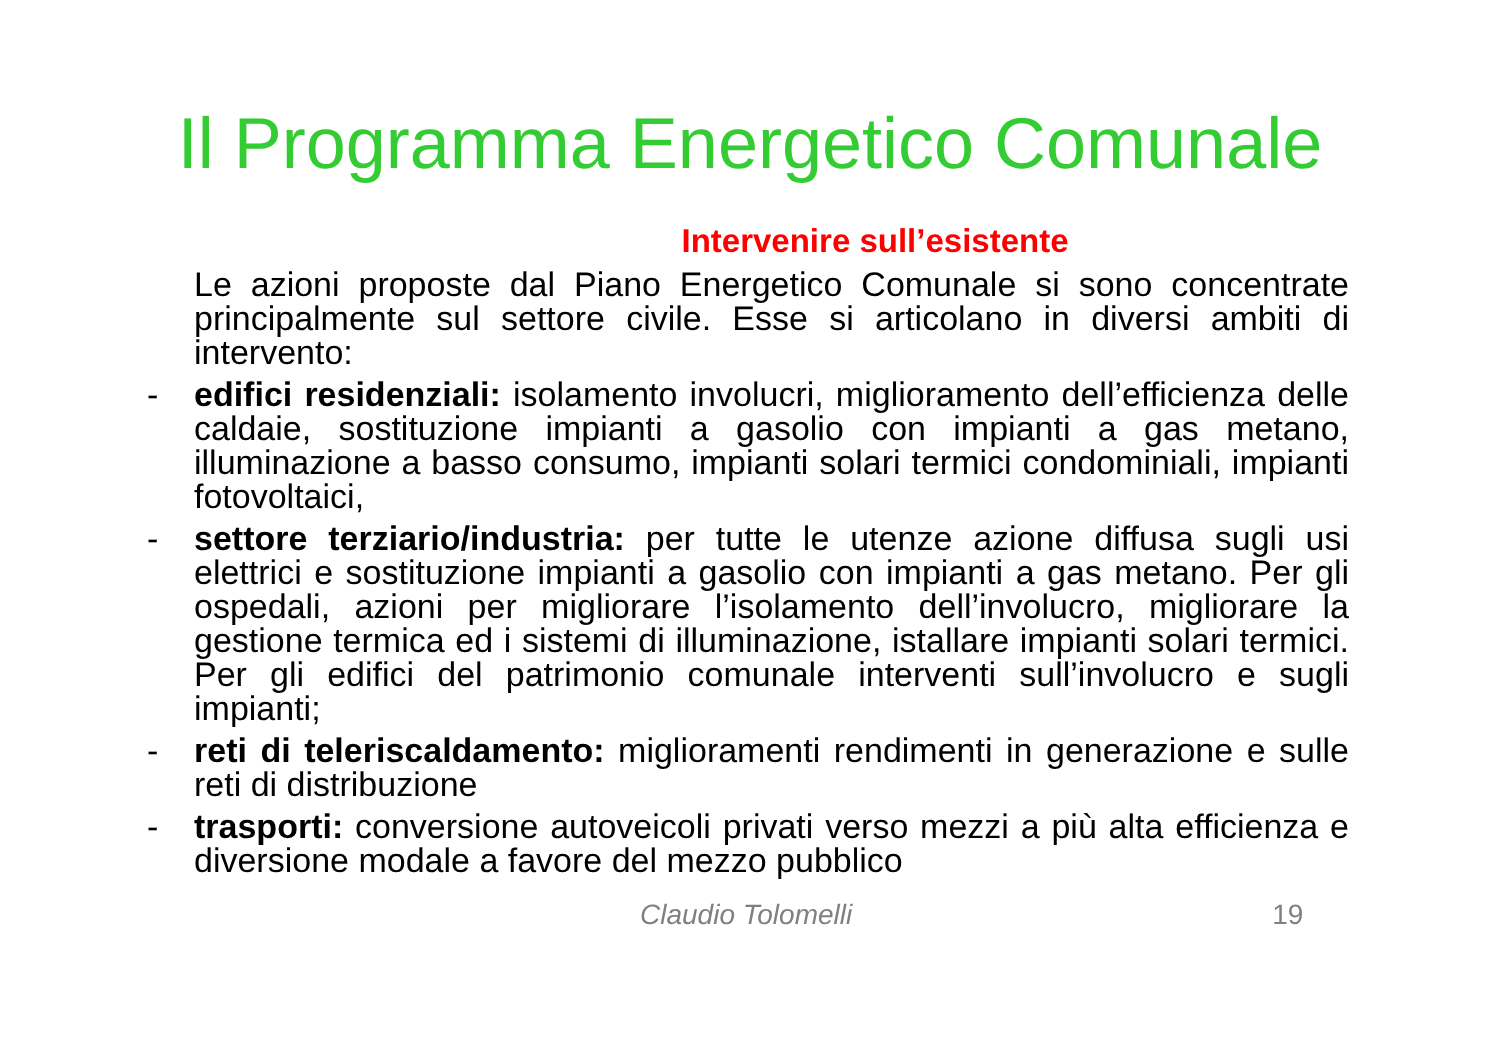Il Programma Energetico Comunale
Intervenire sull’esistente
Le azioni proposte dal Piano Energetico Comunale si sono concentrate principalmente sul settore civile. Esse si articolano in diversi ambiti di intervento:
- edifici residenziali: isolamento involucri, miglioramento dell’efficienza delle caldaie, sostituzione impianti a gasolio con impianti a gas metano, illuminazione a basso consumo, impianti solari termici condominiali, impianti fotovoltaici,
- settore terziario/industria: per tutte le utenze azione diffusa sugli usi elettrici e sostituzione impianti a gasolio con impianti a gas metano. Per gli ospedali, azioni per migliorare l’isolamento dell’involucro, migliorare la gestione termica ed i sistemi di illuminazione, istallare impianti solari termici. Per gli edifici del patrimonio comunale interventi sull’involucro e sugli impianti;
- reti di teleriscaldamento: miglioramenti rendimenti in generazione e sulle reti di distribuzione
- trasporti: conversione autoveicoli privati verso mezzi a più alta efficienza e diversione modale a favore del mezzo pubblico
Claudio Tolomelli 19